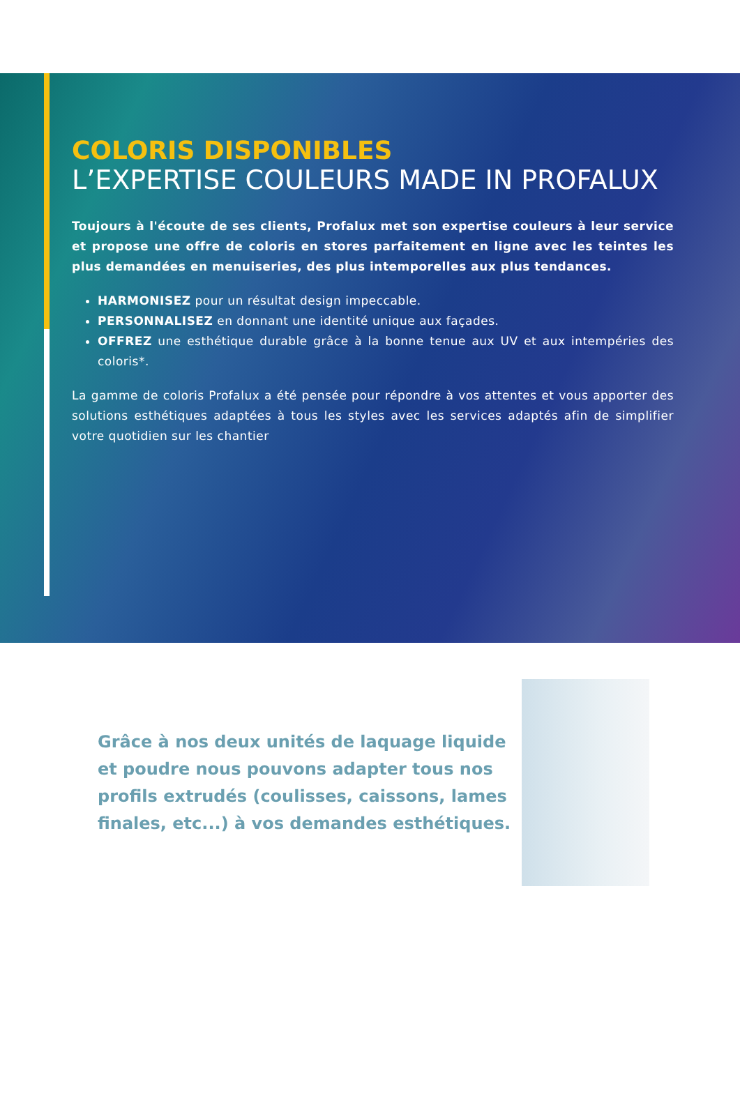COLORIS DISPONIBLES
L’EXPERTISE COULEURS MADE IN PROFALUX
Toujours à l'écoute de ses clients, Profalux met son expertise couleurs à leur service et propose une offre de coloris en stores parfaitement en ligne avec les teintes les plus demandées en menuiseries, des plus intemporelles aux plus tendances.
HARMONISEZ pour un résultat design impeccable.
PERSONNALISEZ en donnant une identité unique aux façades.
OFFREZ une esthétique durable grâce à la bonne tenue aux UV et aux intempéries des coloris*.
La gamme de coloris Profalux a été pensée pour répondre à vos attentes et vous apporter des solutions esthétiques adaptées à tous les styles avec les services adaptés afin de simplifier votre quotidien sur les chantier
Grâce à nos deux unités de laquage liquide et poudre nous pouvons adapter tous nos profils extrudés (coulisses, caissons, lames finales, etc...) à vos demandes esthétiques.